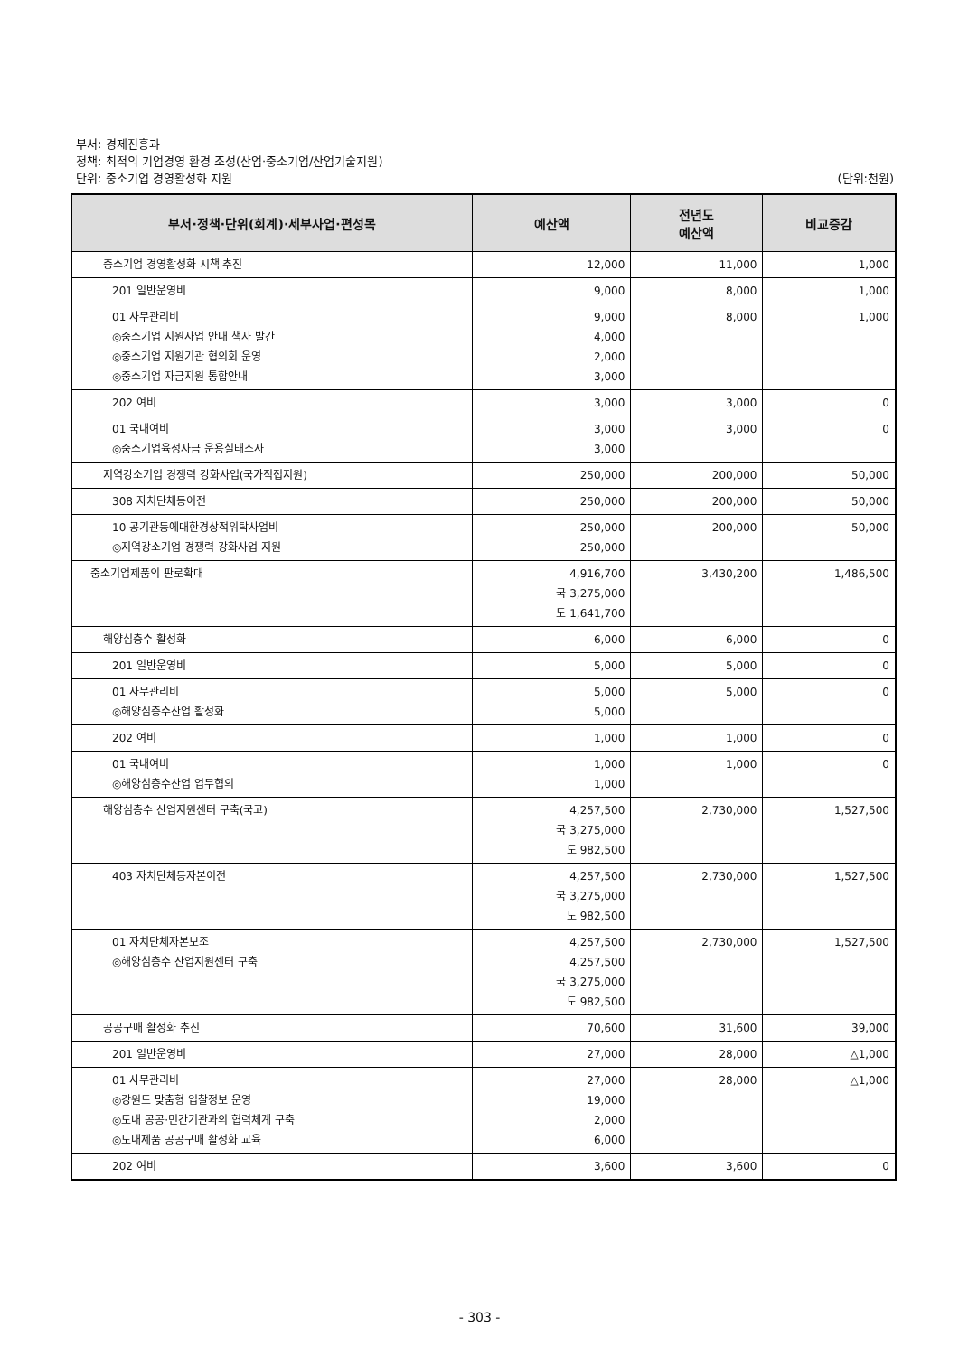부서: 경제진흥과
정책: 최적의 기업경영 환경 조성(산업·중소기업/산업기술지원)
단위: 중소기업 경영활성화 지원 (단위:천원)
| 부서·정책·단위(회계)·세부사업·편성목 | 예산액 | 전년도 예산액 | 비교증감 |
| --- | --- | --- | --- |
| 중소기업 경영활성화 시책 추진 | 12,000 | 11,000 | 1,000 |
| 201 일반운영비 | 9,000 | 8,000 | 1,000 |
| 01 사무관리비 ◎중소기업 지원사업 안내 책자 발간 ◎중소기업 지원기관 협의회 운영 ◎중소기업 자금지원 통합안내 | 9,000 4,000 2,000 3,000 | 8,000 | 1,000 |
| 202 여비 | 3,000 | 3,000 | 0 |
| 01 국내여비 ◎중소기업육성자금 운용실태조사 | 3,000 3,000 | 3,000 | 0 |
| 지역강소기업 경쟁력 강화사업(국가직접지원) | 250,000 | 200,000 | 50,000 |
| 308 자치단체등이전 | 250,000 | 200,000 | 50,000 |
| 10 공기관등에대한경상적위탁사업비 ◎지역강소기업 경쟁력 강화사업 지원 | 250,000 250,000 | 200,000 | 50,000 |
| 중소기업제품의 판로확대 | 4,916,700 국 3,275,000 도 1,641,700 | 3,430,200 | 1,486,500 |
| 해양심층수 활성화 | 6,000 | 6,000 | 0 |
| 201 일반운영비 | 5,000 | 5,000 | 0 |
| 01 사무관리비 ◎해양심층수산업 활성화 | 5,000 5,000 | 5,000 | 0 |
| 202 여비 | 1,000 | 1,000 | 0 |
| 01 국내여비 ◎해양심층수산업 업무협의 | 1,000 1,000 | 1,000 | 0 |
| 해양심층수 산업지원센터 구축(국고) | 4,257,500 국 3,275,000 도 982,500 | 2,730,000 | 1,527,500 |
| 403 자치단체등자본이전 | 4,257,500 국 3,275,000 도 982,500 | 2,730,000 | 1,527,500 |
| 01 자치단체자본보조 ◎해양심층수 산업지원센터 구축 | 4,257,500 4,257,500 국 3,275,000 도 982,500 | 2,730,000 | 1,527,500 |
| 공공구매 활성화 추진 | 70,600 | 31,600 | 39,000 |
| 201 일반운영비 | 27,000 | 28,000 | △1,000 |
| 01 사무관리비 ◎강원도 맞춤형 입찰정보 운영 ◎도내 공공·민간기관과의 협력체계 구축 ◎도내제품 공공구매 활성화 교육 | 27,000 19,000 2,000 6,000 | 28,000 | △1,000 |
| 202 여비 | 3,600 | 3,600 | 0 |
- 303 -